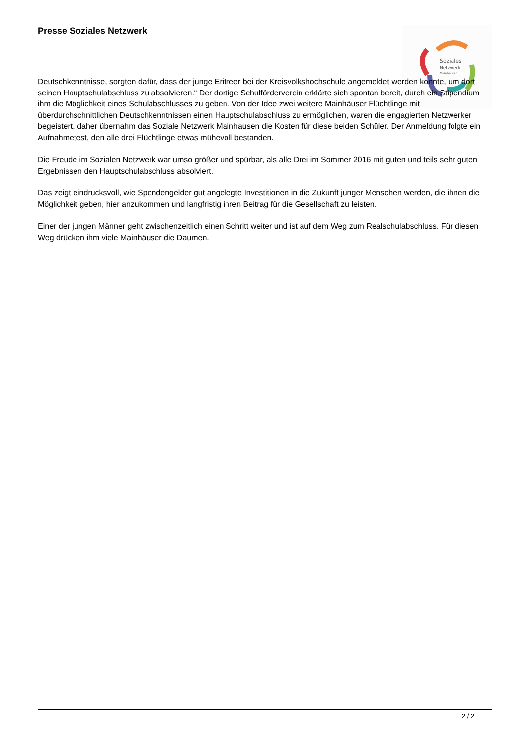Presse Soziales Netzwerk
Soziales
Netzwerk
Mainhausen
Deutschkenntnisse, sorgten dafür, dass der junge Eritreer bei der Kreisvolkshochschule angemeldet werden konnte, um dort seinen Hauptschulabschluss zu absolvieren.“ Der dortige Schulförderverein erklärte sich spontan bereit, durch ein Stipendium ihm die Möglichkeit eines Schulabschlusses zu geben. Von der Idee zwei weitere Mainhäuser Flüchtlinge mit überdurchschnittlichen Deutschkenntnissen einen Hauptschulabschluss zu ermöglichen, waren die engagierten Netzwerker begeistert, daher übernahm das Soziale Netzwerk Mainhausen die Kosten für diese beiden Schüler. Der Anmeldung folgte ein Aufnahmetest, den alle drei Flüchtlinge etwas mühevoll bestanden.
Die Freude im Sozialen Netzwerk war umso größer und spürbar, als alle Drei im Sommer 2016 mit guten und teils sehr guten Ergebnissen den Hauptschulabschluss absolviert.
Das zeigt eindrucksvoll, wie Spendengelder gut angelegte Investitionen in die Zukunft junger Menschen werden, die ihnen die Möglichkeit geben, hier anzukommen und langfristig ihren Beitrag für die Gesellschaft zu leisten.
Einer der jungen Männer geht zwischenzeitlich einen Schritt weiter und ist auf dem Weg zum Realschulabschluss. Für diesen Weg drücken ihm viele Mainhäuser die Daumen.
2 / 2